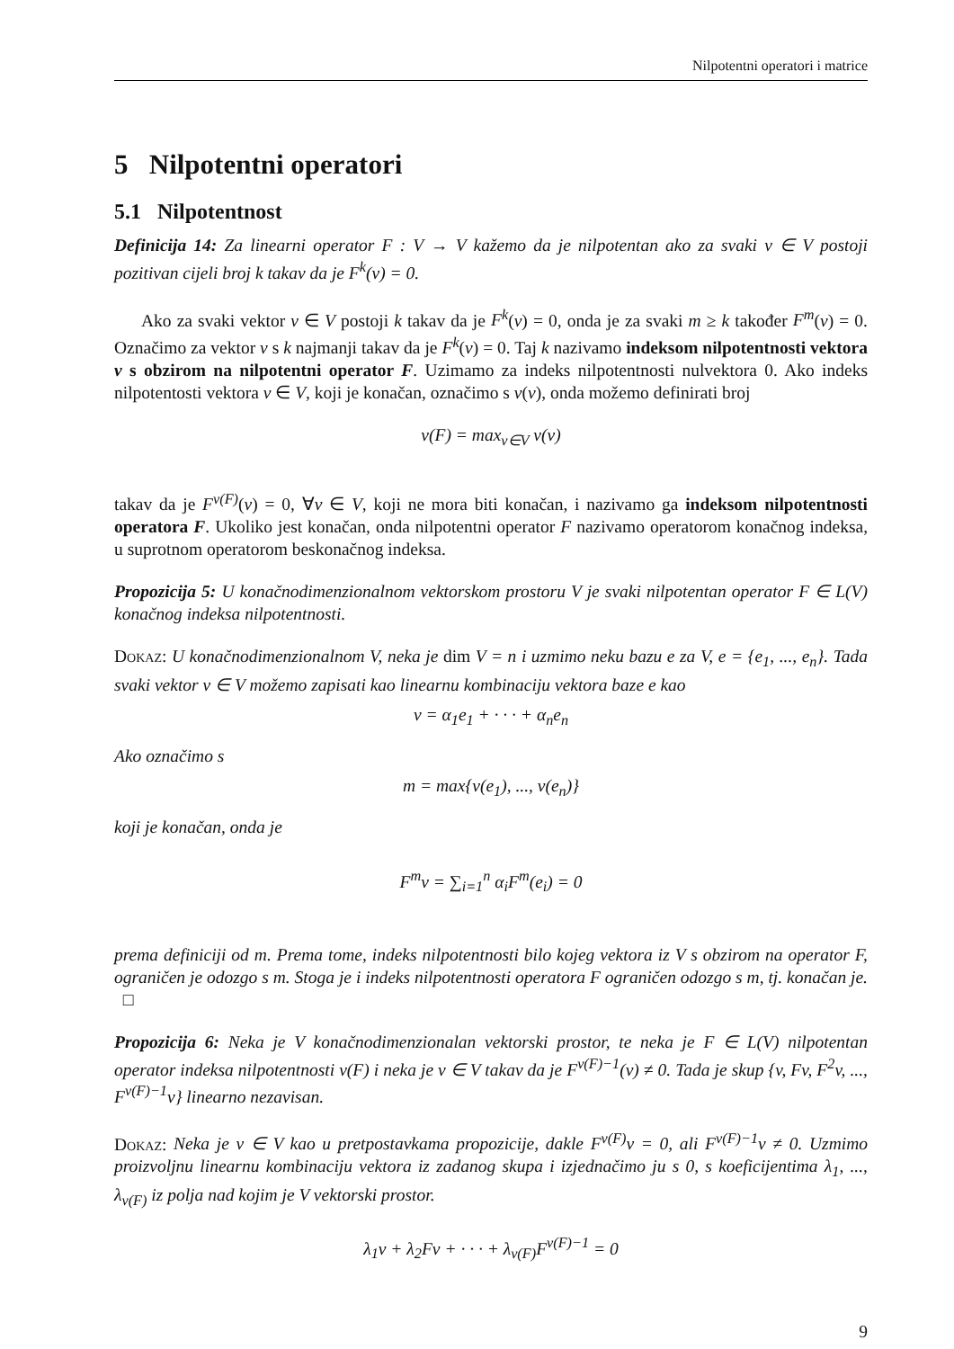Nilpotentni operatori i matrice
5 Nilpotentni operatori
5.1 Nilpotentnost
Definicija 14: Za linearni operator F : V → V kažemo da je nilpotentan ako za svaki v ∈ V postoji pozitivan cijeli broj k takav da je F<sup>k</sup>(v) = 0.
Ako za svaki vektor v ∈ V postoji k takav da je F<sup>k</sup>(v) = 0, onda je za svaki m ≥ k također F<sup>m</sup>(v) = 0. Označimo za vektor v s k najmanji takav da je F<sup>k</sup>(v) = 0. Taj k nazivamo indeksom nilpotentnosti vektora v s obzirom na nilpotentni operator F. Uzimamo za indeks nilpotentnosti nulvektora 0. Ako indeks nilpotentosti vektora v ∈ V, koji je konačan, označimo s ν(v), onda možemo definirati broj
ν(F) = max<sub>v∈V</sub> ν(v)
takav da je F<sup>ν(F)</sup>(v) = 0, ∀v ∈ V, koji ne mora biti konačan, i nazivamo ga indeksom nilpotentnosti operatora F. Ukoliko jest konačan, onda nilpotentni operator F nazivamo operatorom konačnog indeksa, u suprotnom operatorom beskonačnog indeksa.
Propozicija 5: U konačnodimenzionalnom vektorskom prostoru V je svaki nilpotentan operator F ∈ L(V) konačnog indeksa nilpotentnosti.
Dokaz: U konačnodimenzionalnom V, neka je dim V = n i uzmimo neku bazu e za V, e = {e<sub>1</sub>, ..., e<sub>n</sub>}. Tada svaki vektor v ∈ V možemo zapisati kao linearnu kombinaciju vektora baze e kao
v = α<sub>1</sub>e<sub>1</sub> + · · · + α<sub>n</sub>e<sub>n</sub>
Ako označimo s
m = max{ν(e<sub>1</sub>), ..., ν(e<sub>n</sub>)}
koji je konačan, onda je
F<sup>m</sup>v = ∑<sub>i=1</sub><sup>n</sup> α<sub>i</sub>F<sup>m</sup>(e<sub>i</sub>) = 0
prema definiciji od m. Prema tome, indeks nilpotentnosti bilo kojeg vektora iz V s obzirom na operator F, ograničen je odozgo s m. Stoga je i indeks nilpotentnosti operatora F ograničen odozgo s m, tj. konačan je. □
Propozicija 6: Neka je V konačnodimenzionalan vektorski prostor, te neka je F ∈ L(V) nilpotentan operator indeksa nilpotentnosti ν(F) i neka je v ∈ V takav da je F<sup>ν(F)−1</sup>(v) ≠ 0. Tada je skup {v, Fv, F<sup>2</sup>v, ..., F<sup>ν(F)−1</sup>v} linearno nezavisan.
Dokaz: Neka je v ∈ V kao u pretpostavkama propozicije, dakle F<sup>ν(F)</sup>v = 0, ali F<sup>ν(F)−1</sup>v ≠ 0. Uzmimo proizvoljnu linearnu kombinaciju vektora iz zadanog skupa i izjednačimo ju s 0, s koeficijentima λ<sub>1</sub>, ..., λ<sub>ν(F)</sub> iz polja nad kojim je V vektorski prostor.
λ<sub>1</sub>v + λ<sub>2</sub>Fv + · · · + λ<sub>ν(F)</sub>F<sup>ν(F)−1</sup> = 0
9